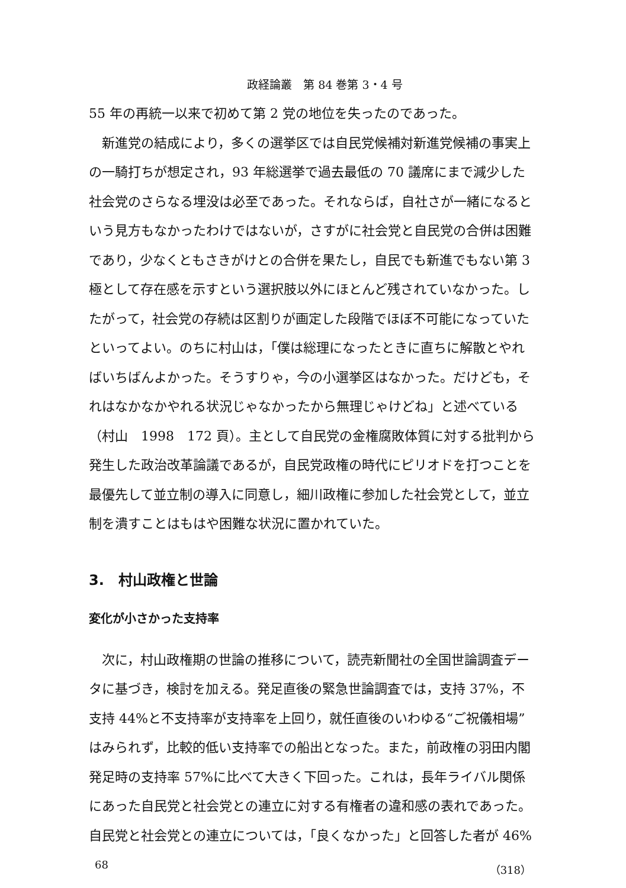政経論叢　第 84 巻第 3・4 号
55 年の再統一以来で初めて第 2 党の地位を失ったのであった。
新進党の結成により，多くの選挙区では自民党候補対新進党候補の事実上の一騎打ちが想定され，93 年総選挙で過去最低の 70 議席にまで減少した社会党のさらなる埋没は必至であった。それならば，自社さが一緒になるという見方もなかったわけではないが，さすがに社会党と自民党の合併は困難であり，少なくともさきがけとの合併を果たし，自民でも新進でもない第 3 極として存在感を示すという選択肢以外にほとんど残されていなかった。したがって，社会党の存続は区割りが画定した段階でほぼ不可能になっていたといってよい。のちに村山は，「僕は総理になったときに直ちに解散とやればいちばんよかった。そうすりゃ，今の小選挙区はなかった。だけども，それはなかなかやれる状況じゃなかったから無理じゃけどね」と述べている（村山　1998　172 頁）。主として自民党の金権腐敗体質に対する批判から発生した政治改革論議であるが，自民党政権の時代にピリオドを打つことを最優先して並立制の導入に同意し，細川政権に参加した社会党として，並立制を潰すことはもはや困難な状況に置かれていた。
3.　村山政権と世論
変化が小さかった支持率
次に，村山政権期の世論の推移について，読売新聞社の全国世論調査データに基づき，検討を加える。発足直後の緊急世論調査では，支持 37%，不支持 44%と不支持率が支持率を上回り，就任直後のいわゆる“ご祝儀相場”はみられず，比較的低い支持率での船出となった。また，前政権の羽田内閣発足時の支持率 57%に比べて大きく下回った。これは，長年ライバル関係にあった自民党と社会党との連立に対する有権者の違和感の表れであった。自民党と社会党との連立については，「良くなかった」と回答した者が 46%
68 （318）